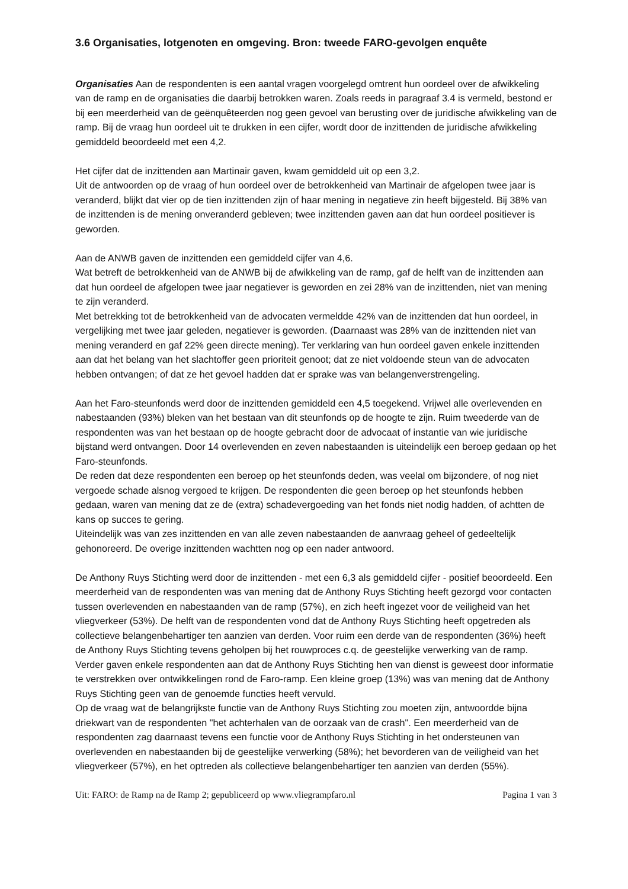3.6 Organisaties, lotgenoten en omgeving. Bron: tweede FARO-gevolgen enquête
Organisaties Aan de respondenten is een aantal vragen voorgelegd omtrent hun oordeel over de afwikkeling van de ramp en de organisaties die daarbij betrokken waren. Zoals reeds in paragraaf 3.4 is vermeld, bestond er bij een meerderheid van de geënquêteerden nog geen gevoel van berusting over de juridische afwikkeling van de ramp. Bij de vraag hun oordeel uit te drukken in een cijfer, wordt door de inzittenden de juridische afwikkeling gemiddeld beoordeeld met een 4,2.
Het cijfer dat de inzittenden aan Martinair gaven, kwam gemiddeld uit op een 3,2.
Uit de antwoorden op de vraag of hun oordeel over de betrokkenheid van Martinair de afgelopen twee jaar is veranderd, blijkt dat vier op de tien inzittenden zijn of haar mening in negatieve zin heeft bijgesteld. Bij 38% van de inzittenden is de mening onveranderd gebleven; twee inzittenden gaven aan dat hun oordeel positiever is geworden.
Aan de ANWB gaven de inzittenden een gemiddeld cijfer van 4,6.
Wat betreft de betrokkenheid van de ANWB bij de afwikkeling van de ramp, gaf de helft van de inzittenden aan dat hun oordeel de afgelopen twee jaar negatiever is geworden en zei 28% van de inzittenden, niet van mening te zijn veranderd.
Met betrekking tot de betrokkenheid van de advocaten vermeldde 42% van de inzittenden dat hun oordeel, in vergelijking met twee jaar geleden, negatiever is geworden. (Daarnaast was 28% van de inzittenden niet van mening veranderd en gaf 22% geen directe mening). Ter verklaring van hun oordeel gaven enkele inzittenden aan dat het belang van het slachtoffer geen prioriteit genoot; dat ze niet voldoende steun van de advocaten hebben ontvangen; of dat ze het gevoel hadden dat er sprake was van belangenverstrengeling.
Aan het Faro-steunfonds werd door de inzittenden gemiddeld een 4,5 toegekend. Vrijwel alle overlevenden en nabestaanden (93%) bleken van het bestaan van dit steunfonds op de hoogte te zijn. Ruim tweederde van de respondenten was van het bestaan op de hoogte gebracht door de advocaat of instantie van wie juridische bijstand werd ontvangen. Door 14 overlevenden en zeven nabestaanden is uiteindelijk een beroep gedaan op het Faro-steunfonds.
De reden dat deze respondenten een beroep op het steunfonds deden, was veelal om bijzondere, of nog niet vergoede schade alsnog vergoed te krijgen. De respondenten die geen beroep op het steunfonds hebben gedaan, waren van mening dat ze de (extra) schadevergoeding van het fonds niet nodig hadden, of achtten de kans op succes te gering.
Uiteindelijk was van zes inzittenden en van alle zeven nabestaanden de aanvraag geheel of gedeeltelijk gehonoreerd. De overige inzittenden wachtten nog op een nader antwoord.
De Anthony Ruys Stichting werd door de inzittenden - met een 6,3 als gemiddeld cijfer - positief beoordeeld. Een meerderheid van de respondenten was van mening dat de Anthony Ruys Stichting heeft gezorgd voor contacten tussen overlevenden en nabestaanden van de ramp (57%), en zich heeft ingezet voor de veiligheid van het vliegverkeer (53%). De helft van de respondenten vond dat de Anthony Ruys Stichting heeft opgetreden als collectieve belangenbehartiger ten aanzien van derden. Voor ruim een derde van de respondenten (36%) heeft de Anthony Ruys Stichting tevens geholpen bij het rouwproces c.q. de geestelijke verwerking van de ramp. Verder gaven enkele respondenten aan dat de Anthony Ruys Stichting hen van dienst is geweest door informatie te verstrekken over ontwikkelingen rond de Faro-ramp. Een kleine groep (13%) was van mening dat de Anthony Ruys Stichting geen van de genoemde functies heeft vervuld.
Op de vraag wat de belangrijkste functie van de Anthony Ruys Stichting zou moeten zijn, antwoordde bijna driekwart van de respondenten "het achterhalen van de oorzaak van de crash". Een meerderheid van de respondenten zag daarnaast tevens een functie voor de Anthony Ruys Stichting in het ondersteunen van overlevenden en nabestaanden bij de geestelijke verwerking (58%); het bevorderen van de veiligheid van het vliegverkeer (57%), en het optreden als collectieve belangenbehartiger ten aanzien van derden (55%).
Uit: FARO: de Ramp na de Ramp 2; gepubliceerd op www.vliegrampfaro.nl Pagina 1 van 3